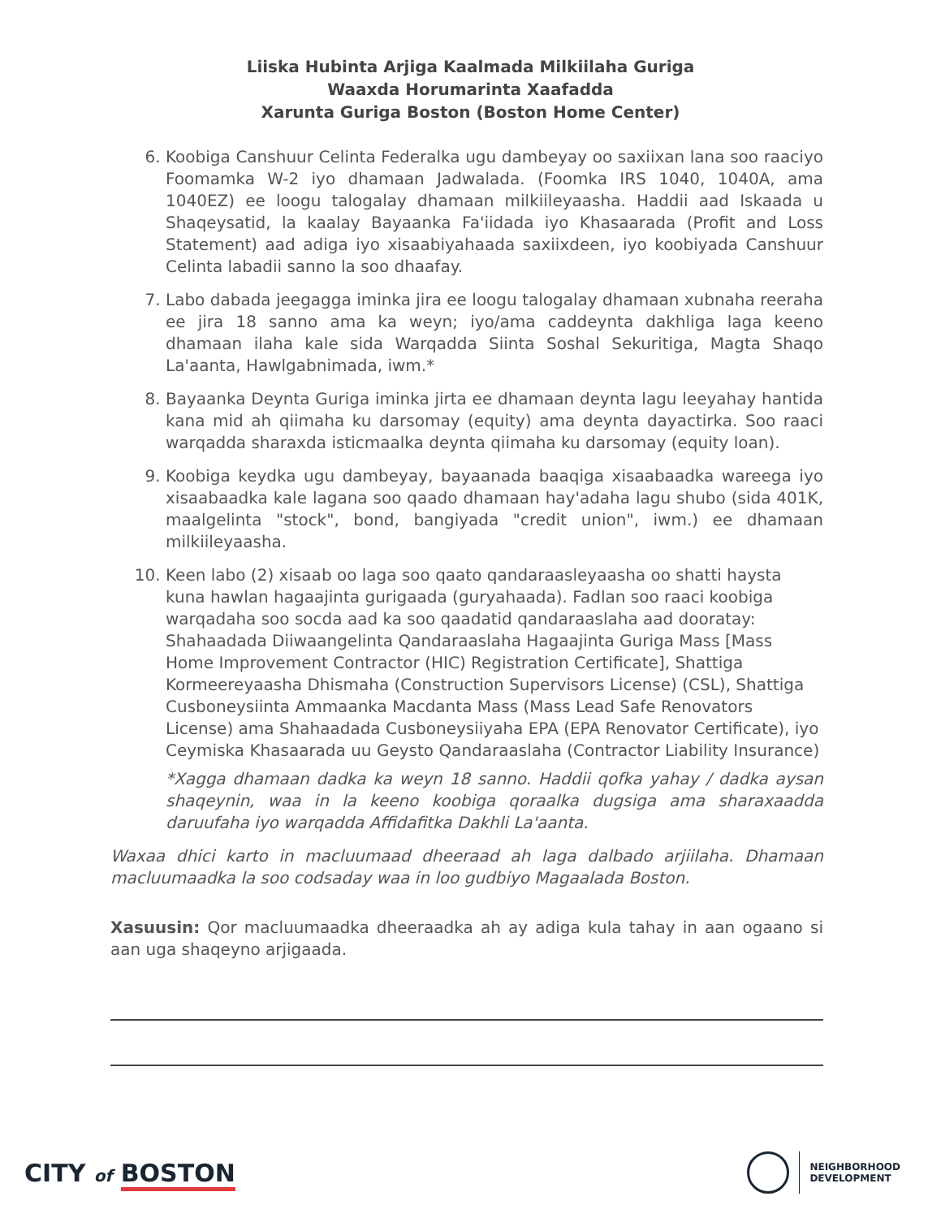Liiska Hubinta Arjiga Kaalmada Milkiilaha Guriga
Waaxda Horumarinta Xaafadda
Xarunta Guriga Boston (Boston Home Center)
6. Koobiga Canshuur Celinta Federalka ugu dambeyay oo saxiixan lana soo raaciyo Foomamka W-2 iyo dhamaan Jadwalada. (Foomka IRS 1040, 1040A, ama 1040EZ) ee loogu talogalay dhamaan milkiileyaasha. Haddii aad Iskaada u Shaqeysatid, la kaalay Bayaanka Fa'iidada iyo Khasaarada (Profit and Loss Statement) aad adiga iyo xisaabiyahaada saxiixdeen, iyo koobiyada Canshuur Celinta labadii sanno la soo dhaafay.
7. Labo dabada jeegagga iminka jira ee loogu talogalay dhamaan xubnaha reeraha ee jira 18 sanno ama ka weyn; iyo/ama caddeynta dakhliga laga keeno dhamaan ilaha kale sida Warqadda Siinta Soshal Sekuritiga, Magta Shaqo La'aanta, Hawlgabnimada, iwm.*
8. Bayaanka Deynta Guriga iminka jirta ee dhamaan deynta lagu leeyahay hantida kana mid ah qiimaha ku darsomay (equity) ama deynta dayactirka. Soo raaci warqadda sharaxda isticmaalka deynta qiimaha ku darsomay (equity loan).
9. Koobiga keydka ugu dambeyay, bayaanada baaqiga xisaabaadka wareega iyo xisaabaadka kale lagana soo qaado dhamaan hay'adaha lagu shubo (sida 401K, maalgelinta "stock", bond, bangiyada "credit union", iwm.) ee dhamaan milkiileyaasha.
10. Keen labo (2) xisaab oo laga soo qaato qandaraasleyaasha oo shatti haysta kuna hawlan hagaajinta gurigaada (guryahaada). Fadlan soo raaci koobiga warqadaha soo socda aad ka soo qaadatid qandaraaslaha aad dooratay: Shahaadada Diiwaangelinta Qandaraaslaha Hagaajinta Guriga Mass [Mass Home Improvement Contractor (HIC) Registration Certificate], Shattiga Kormeereyaasha Dhismaha (Construction Supervisors License) (CSL), Shattiga Cusboneysiinta Ammaanka Macdanta Mass (Mass Lead Safe Renovators License) ama Shahaadada Cusboneysiiyaha EPA (EPA Renovator Certificate), iyo Ceymiska Khasaarada uu Geysto Qandaraaslaha (Contractor Liability Insurance)
*Xagga dhamaan dadka ka weyn 18 sanno. Haddii qofka yahay / dadka aysan shaqeynin, waa in la keeno koobiga qoraalka dugsiga ama sharaxaadda daruufaha iyo warqadda Affidafitka Dakhli La'aanta.
Waxaa dhici karto in macluumaad dheeraad ah laga dalbado arjiilaha. Dhamaan macluumaadka la soo codsaday waa in loo gudbiyo Magaalada Boston.
Xasuusin: Qor macluumaadka dheeraadka ah ay adiga kula tahay in aan ogaano si aan uga shaqeyno arjigaada.
CITY of BOSTON
NEIGHBORHOOD
DEVELOPMENT